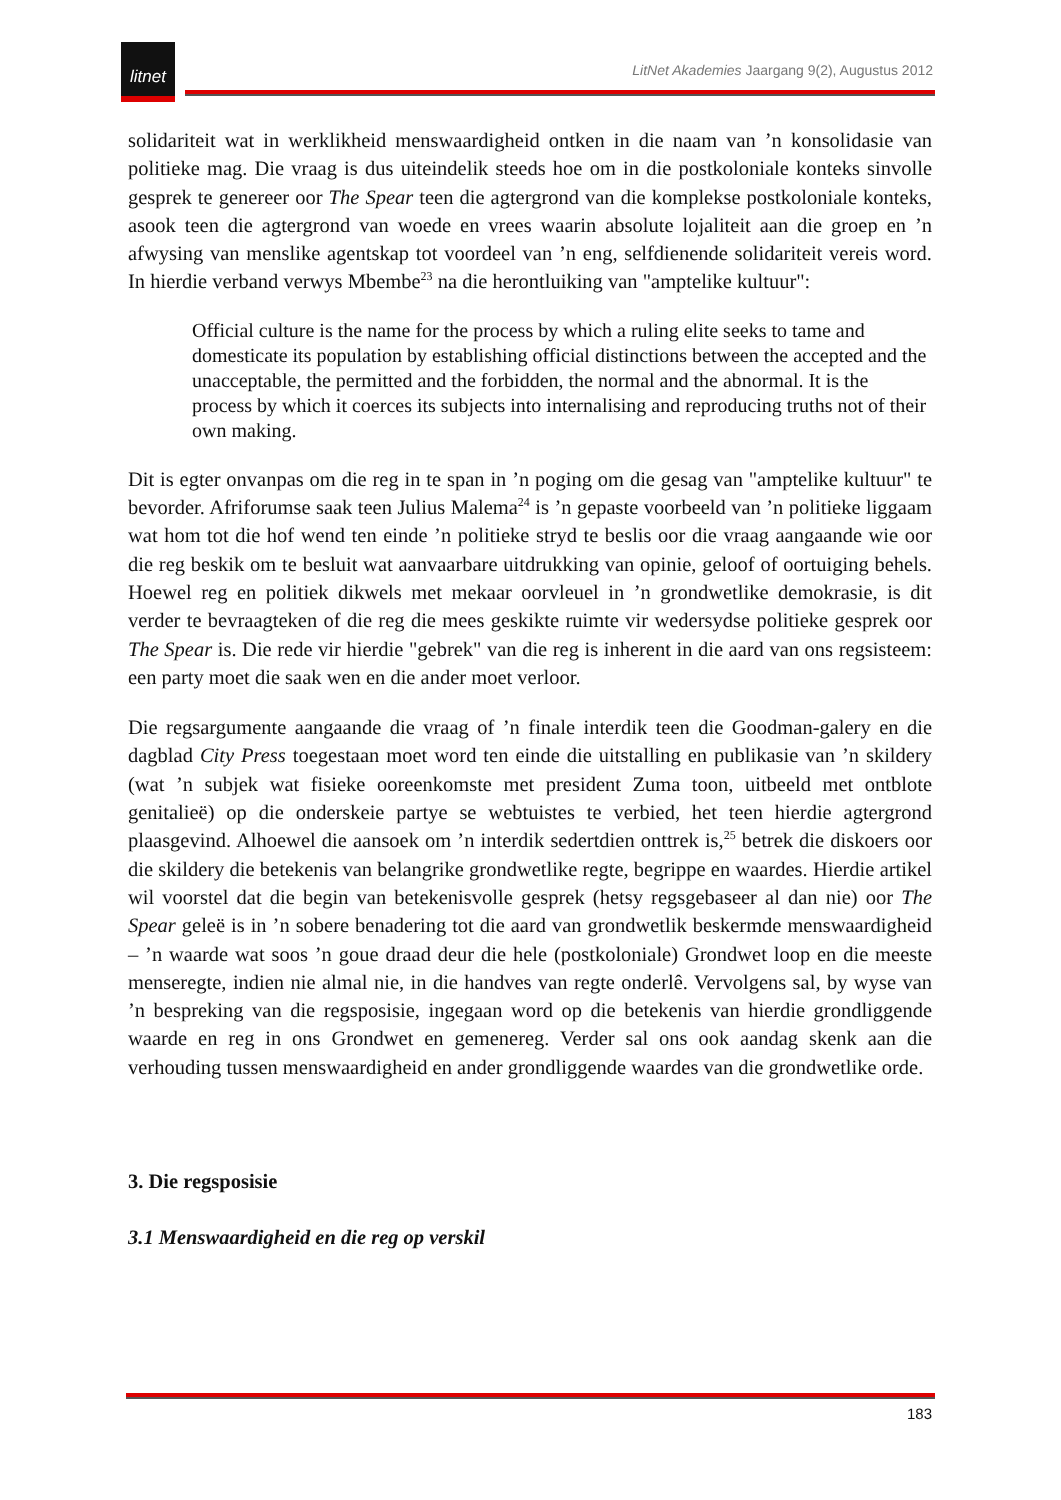litnet
LitNet Akademies Jaargang 9(2), Augustus 2012
solidariteit wat in werklikheid menswaardigheid ontken in die naam van ’n konsolidasie van politieke mag. Die vraag is dus uiteindelik steeds hoe om in die postkoloniale konteks sinvolle gesprek te genereer oor The Spear teen die agtergrond van die komplekse postkoloniale konteks, asook teen die agtergrond van woede en vrees waarin absolute lojaliteit aan die groep en ’n afwysing van menslike agentskap tot voordeel van ’n eng, selfdienende solidariteit vereis word. In hierdie verband verwys Mbembe<sup>23</sup> na die herontluiking van "amptelike kultuur":
Official culture is the name for the process by which a ruling elite seeks to tame and domesticate its population by establishing official distinctions between the accepted and the unacceptable, the permitted and the forbidden, the normal and the abnormal. It is the process by which it coerces its subjects into internalising and reproducing truths not of their own making.
Dit is egter onvanpas om die reg in te span in ’n poging om die gesag van "amptelike kultuur" te bevorder. Afriforumse saak teen Julius Malema<sup>24</sup> is ’n gepaste voorbeeld van ’n politieke liggaam wat hom tot die hof wend ten einde ’n politieke stryd te beslis oor die vraag aangaande wie oor die reg beskik om te besluit wat aanvaarbare uitdrukking van opinie, geloof of oortuiging behels. Hoewel reg en politiek dikwels met mekaar oorvleuel in ’n grondwetlike demokrasie, is dit verder te bevraagteken of die reg die mees geskikte ruimte vir wedersydse politieke gesprek oor The Spear is. Die rede vir hierdie "gebrek" van die reg is inherent in die aard van ons regsisteem: een party moet die saak wen en die ander moet verloor.
Die regsargumente aangaande die vraag of ’n finale interdik teen die Goodman-galery en die dagblad City Press toegestaan moet word ten einde die uitstalling en publikasie van ’n skildery (wat ’n subjek wat fisieke ooreenkomste met president Zuma toon, uitbeeld met ontblote genitalieë) op die onderskeie partye se webtuistes te verbied, het teen hierdie agtergrond plaasgevind. Alhoewel die aansoek om ’n interdik sedertdien onttrek is,<sup>25</sup> betrek die diskoers oor die skildery die betekenis van belangrike grondwetlike regte, begrippe en waardes. Hierdie artikel wil voorstel dat die begin van betekenisvolle gesprek (hetsy regsgebaseer al dan nie) oor The Spear geleë is in ’n sobere benadering tot die aard van grondwetlik beskermde menswaardigheid – ’n waarde wat soos ’n goue draad deur die hele (postkoloniale) Grondwet loop en die meeste menseregte, indien nie almal nie, in die handves van regte onderlê. Vervolgens sal, by wyse van ’n bespreking van die regsposisie, ingegaan word op die betekenis van hierdie grondliggende waarde en reg in ons Grondwet en gemenereg. Verder sal ons ook aandag skenk aan die verhouding tussen menswaardigheid en ander grondliggende waardes van die grondwetlike orde.
3. Die regsposisie
3.1 Menswaardigheid en die reg op verskil
183